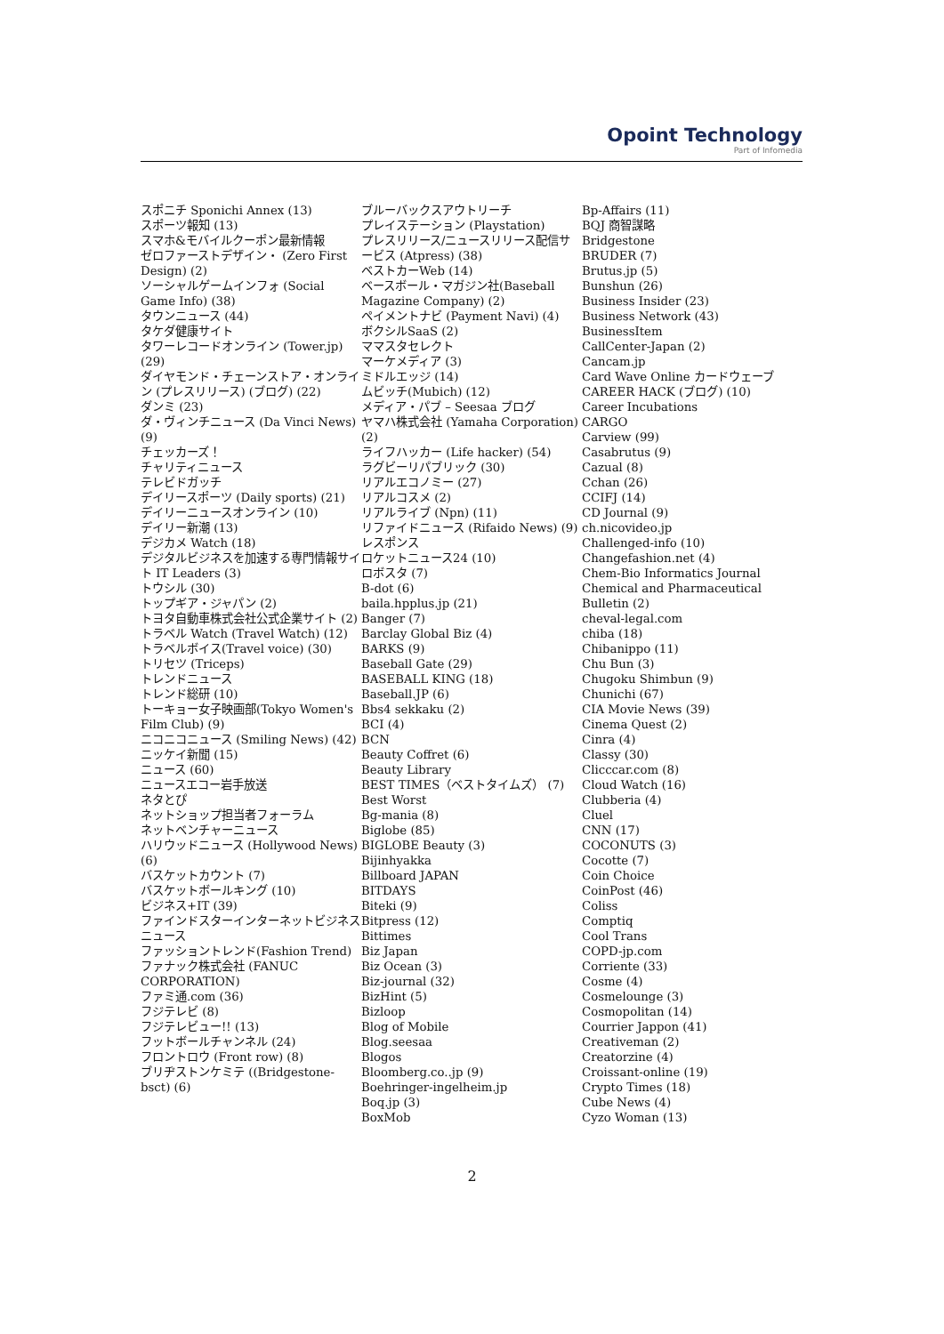Opoint Technology
Part of Infomedia
スポニチ Sponichi Annex (13)
スポーツ報知 (13)
スマホ&モバイルクーポン最新情報
ゼロファーストデザイン・ (Zero First Design) (2)
ソーシャルゲームインフォ (Social Game Info) (38)
タウンニュース (44)
タケダ健康サイト
タワーレコードオンライン (Tower.jp) (29)
ダイヤモンド・チェーンストア・オンライン (プレスリリース) (ブログ) (22)
ダンミ (23)
ダ・ヴィンチニュース (Da Vinci News) (9)
チェッカーズ！
チャリティニュース
テレビドガッチ
デイリースポーツ (Daily sports) (21)
デイリーニュースオンライン (10)
デイリー新潮 (13)
デジカメ Watch (18)
デジタルビジネスを加速する専門情報サイト IT Leaders (3)
トウシル (30)
トップギア・ジャパン (2)
トヨタ自動車株式会社公式企業サイト (2)
トラベル Watch (Travel Watch) (12)
トラベルボイス(Travel voice) (30)
トリセツ (Triceps)
トレンドニュース
トレンド総研 (10)
トーキョー女子映画部(Tokyo Women's Film Club) (9)
ニコニコニュース (Smiling News) (42)
ニッケイ新聞 (15)
ニュース (60)
ニュースエコー岩手放送
ネタとぴ
ネットショップ担当者フォーラム
ネットベンチャーニュース
ハリウッドニュース (Hollywood News) (6)
バスケットカウント (7)
バスケットボールキング (10)
ビジネス+IT (39)
ファインドスターインターネットビジネスニュース
ファッショントレンド(Fashion Trend)
ファナック株式会社 (FANUC CORPORATION)
ファミ通.com (36)
フジテレビ (8)
フジテレビュー!! (13)
フットボールチャンネル (24)
フロントロウ (Front row) (8)
ブリヂストンケミテ ((Bridgestone-bsct) (6)
ブルーバックスアウトリーチ
プレイステーション (Playstation)
プレスリリース/ニュースリリース配信サービス (Atpress) (38)
ベストカーWeb (14)
ベースボール・マガジン社(Baseball Magazine Company) (2)
ペイメントナビ (Payment Navi) (4)
ボクシルSaaS (2)
ママスタセレクト
マーケメディア (3)
ミドルエッジ (14)
ムビッチ(Mubich) (12)
メディア・パブ – Seesaa ブログ
ヤマハ株式会社 (Yamaha Corporation) (2)
ライフハッカー (Life hacker) (54)
ラグビーリパブリック (30)
リアルエコノミー (27)
リアルコスメ (2)
リアルライブ (Npn) (11)
リファイドニュース (Rifaido News) (9)
レスポンス
ロケットニュース24 (10)
ロボスタ (7)
B-dot (6)
baila.hpplus.jp (21)
Banger (7)
Barclay Global Biz (4)
BARKS (9)
Baseball Gate (29)
BASEBALL KING (18)
Baseball.JP (6)
Bbs4 sekkaku (2)
BCI (4)
BCN
Beauty Coffret (6)
Beauty Library
BEST TIMES（ベストタイムズ） (7)
Best Worst
Bg-mania (8)
Biglobe (85)
BIGLOBE Beauty (3)
Bijinhyakka
Billboard JAPAN
BITDAYS
Biteki (9)
Bitpress (12)
Bittimes
Biz Japan
Biz Ocean (3)
Biz-journal (32)
BizHint (5)
Bizloop
Blog of Mobile
Blog.seesaa
Blogos
Bloomberg.co..jp (9)
Boehringer-ingelheim.jp
Boq.jp (3)
BoxMob
Bp-Affairs (11)
BQJ 商智謀略
Bridgestone
BRUDER (7)
Brutus.jp (5)
Bunshun (26)
Business Insider (23)
Business Network (43)
BusinessItem
CallCenter-Japan (2)
Cancam.jp
Card Wave Online カードウェーブ
CAREER HACK (ブログ) (10)
Career Incubations
CARGO
Carview (99)
Casabrutus (9)
Cazual (8)
Cchan (26)
CCIFJ (14)
CD Journal (9)
ch.nicovideo.jp
Challenged-info (10)
Changefashion.net (4)
Chem-Bio Informatics Journal
Chemical and Pharmaceutical Bulletin (2)
cheval-legal.com
chiba (18)
Chibanippo (11)
Chu Bun (3)
Chugoku Shimbun (9)
Chunichi (67)
CIA Movie News (39)
Cinema Quest (2)
Cinra (4)
Classy (30)
Clicccar.com (8)
Cloud Watch (16)
Clubberia (4)
Cluel
CNN (17)
COCONUTS (3)
Cocotte (7)
Coin Choice
CoinPost (46)
Coliss
Comptiq
Cool Trans
COPD-jp.com
Corriente (33)
Cosme (4)
Cosmelounge (3)
Cosmopolitan (14)
Courrier Jappon (41)
Creativeman (2)
Creatorzine (4)
Croissant-online (19)
Crypto Times (18)
Cube News (4)
Cyzo Woman (13)
2